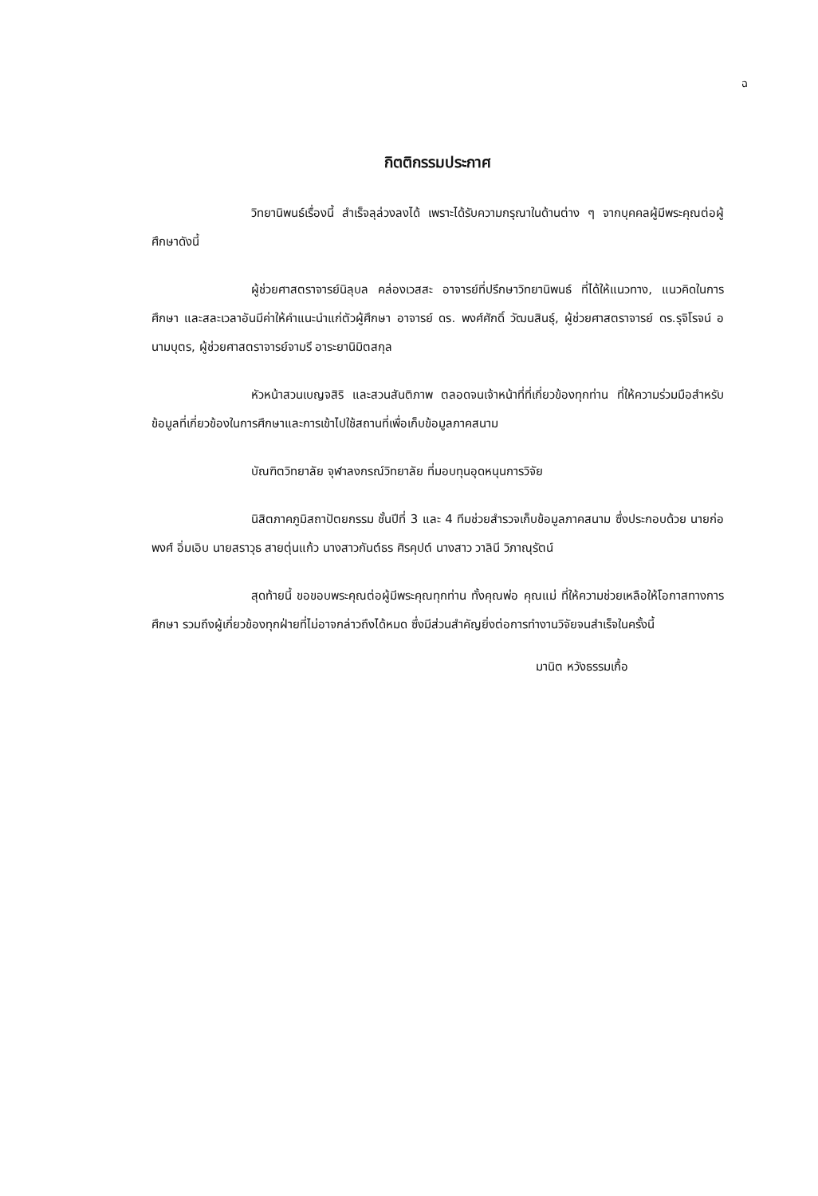ฉ
กิตติกรรมประกาศ
วิทยานิพนธ์เรื่องนี้ สำเร็จลุล่วงลงได้ เพราะได้รับความกรุณาในด้านต่าง ๆ จากบุคคลผู้มีพระคุณต่อผู้ศึกษาดังนี้
ผู้ช่วยศาสตราจารย์นิลุบล คล่องเวสสะ อาจารย์ที่ปรึกษาวิทยานิพนธ์ ที่ได้ให้แนวทาง, แนวคิดในการศึกษา และสละเวลาอันมีค่าให้คำแนะนำแก่ตัวผู้ศึกษา อาจารย์ ดร. พงศ์ศักดิ์ วัฒนสินธุ์, ผู้ช่วยศาสตราจารย์ ดร.รุจิโรจน์ อนามบุตร, ผู้ช่วยศาสตราจารย์จามรี อาระยานิมิตสกุล
หัวหน้าสวนเบญจสิริ และสวนสันติภาพ ตลอดจนเจ้าหน้าที่ที่เกี่ยวข้องทุกท่าน ที่ให้ความร่วมมือสำหรับข้อมูลที่เกี่ยวข้องในการศึกษาและการเข้าไปใช้สถานที่เพื่อเก็บข้อมูลภาคสนาม
บัณฑิตวิทยาลัย จุฬาลงกรณ์วิทยาลัย ที่มอบทุนอุดหนุนการวิจัย
นิสิตภาคภูมิสถาปัตยกรรม ชั้นปีที่ 3 และ 4 ทีมช่วยสำรวจเก็บข้อมูลภาคสนาม ซึ่งประกอบด้วย นายก่อพงศ์ อิ่มเอิบ นายสราวุธ สายตุ่นแก้ว นางสาวกันต์ธร ศิรคุปต์ นางสาว วาลินี วิภาณุรัตน์
สุดท้ายนี้ ขอขอบพระคุณต่อผู้มีพระคุณทุกท่าน ทั้งคุณพ่อ คุณแม่ ที่ให้ความช่วยเหลือให้โอกาสทางการศึกษา รวมถึงผู้เกี่ยวข้องทุกฝ่ายที่ไม่อาจกล่าวถึงได้หมด ซึ่งมีส่วนสำคัญยิ่งต่อการทำงานวิจัยจนสำเร็จในครั้งนี้
มานิต หวังธรรมเกื้อ